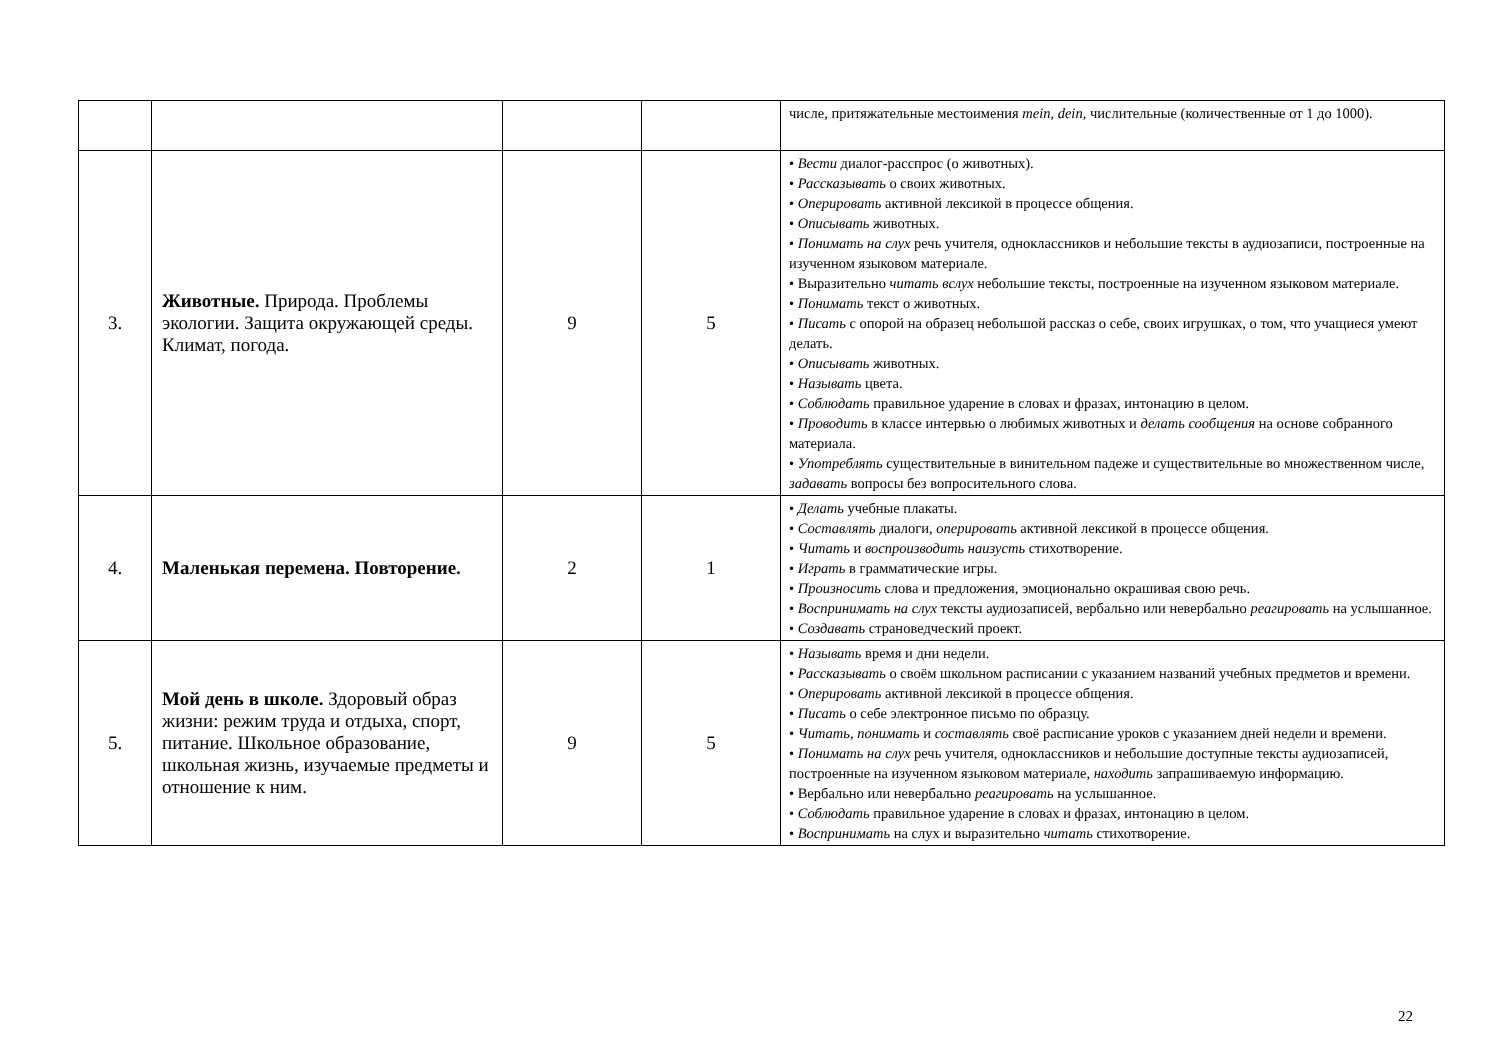| | | | | числе, притяжательные местоимения mein, dein, числительные (количественные от 1 до 1000). |
| 3. | Животные. Природа. Проблемы экологии. Защита окружающей среды. Климат, погода. | 9 | 5 | • Вести диалог-расспрос (о животных). • Рассказывать о своих животных. • Оперировать активной лексикой в процессе общения. • Описывать животных. • Понимать на слух речь учителя, одноклассников и небольшие тексты в аудиозаписи, построенные на изученном языковом материале. • Выразительно читать вслух небольшие тексты, построенные на изученном языковом материале. • Понимать текст о животных. • Писать с опорой на образец небольшой рассказ о себе, своих игрушках, о том, что учащиеся умеют делать. • Описывать животных. • Называть цвета. • Соблюдать правильное ударение в словах и фразах, интонацию в целом. • Проводить в классе интервью о любимых животных и делать сообщения на основе собранного материала. • Употреблять существительные в винительном падеже и существительные во множественном числе, задавать вопросы без вопросительного слова. |
| 4. | Маленькая перемена. Повторение. | 2 | 1 | • Делать учебные плакаты. • Составлять диалоги, оперировать активной лексикой в процессе общения. • Читать и воспроизводить наизусть стихотворение. • Играть в грамматические игры. • Произносить слова и предложения, эмоционально окрашивая свою речь. • Воспринимать на слух тексты аудиозаписей, вербально или невербально реагировать на услышанное. • Создавать страноведческий проект. |
| 5. | Мой день в школе. Здоровый образ жизни: режим труда и отдыха, спорт, питание. Школьное образование, школьная жизнь, изучаемые предметы и отношение к ним. | 9 | 5 | • Называть время и дни недели. • Рассказывать о своём школьном расписании с указанием названий учебных предметов и времени. • Оперировать активной лексикой в процессе общения. • Писать о себе электронное письмо по образцу. • Читать, понимать и составлять своё расписание уроков с указанием дней недели и времени. • Понимать на слух речь учителя, одноклассников и небольшие доступные тексты аудиозаписей, построенные на изученном языковом материале, находить запрашиваемую информацию. • Вербально или невербально реагировать на услышанное. • Соблюдать правильное ударение в словах и фразах, интонацию в целом. • Воспринимать на слух и выразительно читать стихотворение. |
22